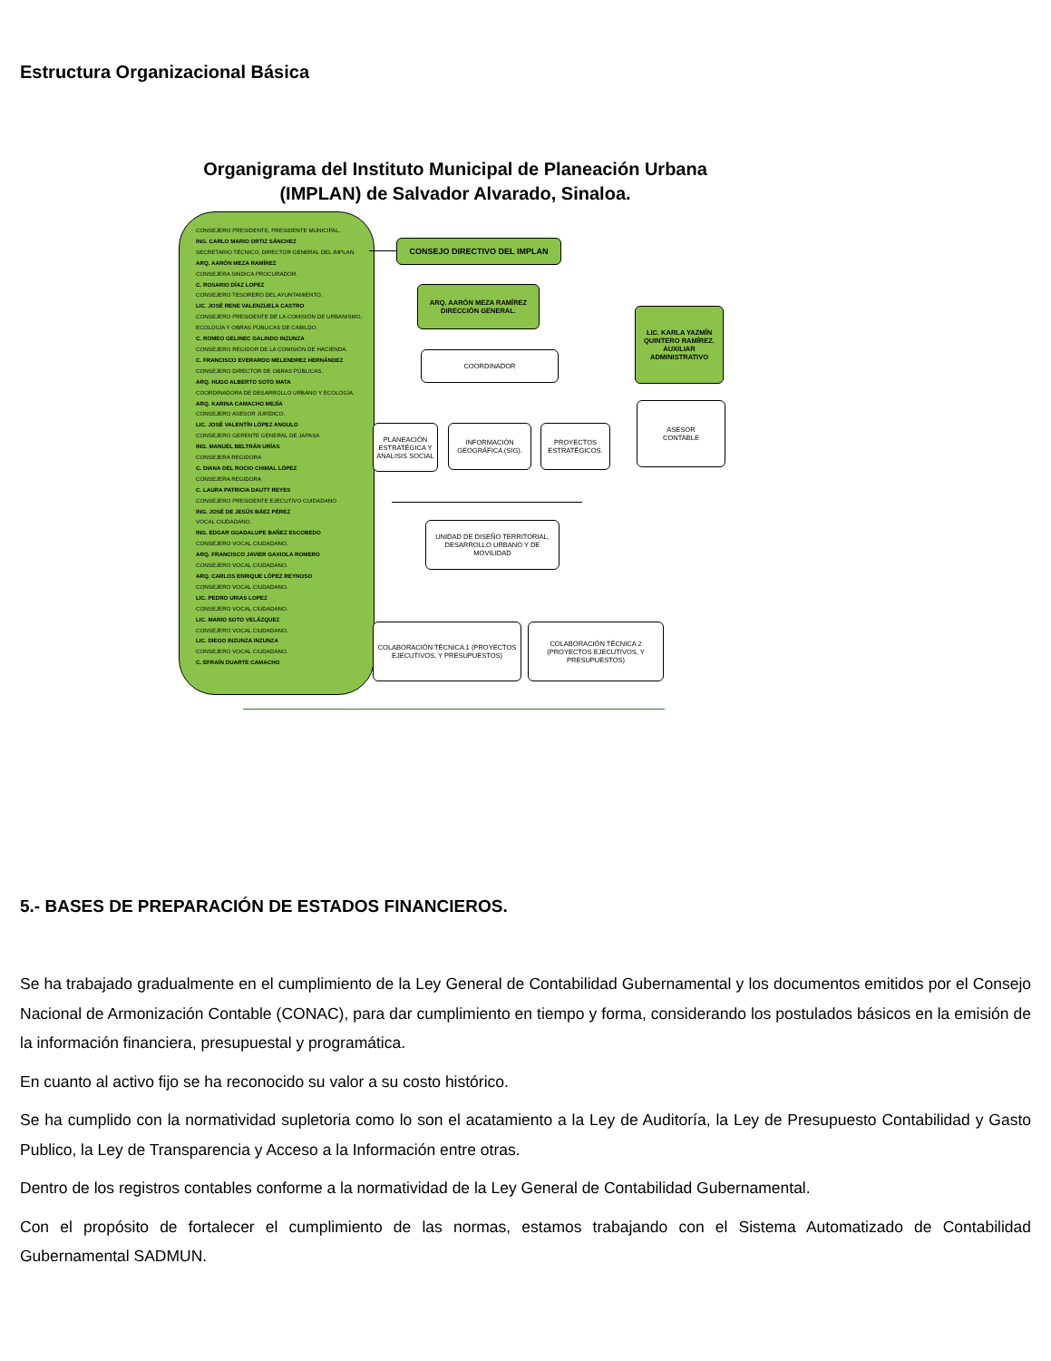Estructura Organizacional Básica
Organigrama del Instituto Municipal de Planeación Urbana (IMPLAN) de Salvador Alvarado, Sinaloa.
CONSEJERO PRESIDENTE, PRESIDENTE MUNICIPAL.
ING. CARLO MARIO ORTIZ SÁNCHEZ
SECRETARIO TÉCNICO, DIRECTOR GENERAL DEL IMPLAN.
ARQ. AARÓN MEZA RAMÍREZ
CONSEJERA SINDICA PROCURADOR.
C. ROSARIO DÍAZ LOPEZ
CONSEJERO TESORERO DEL AYUNTAMIENTO.
LIC. JOSÉ RENE VALENZUELA CASTRO
CONSEJERO PRESIDENTE DE LA COMISIÓN DE URBANISMO, ECOLOGÍA Y OBRAS PÚBLICAS DE CABILDO.
C. ROMEO GELINEC GALINDO INZUNZA
CONSEJERO REGIDOR DE LA COMISIÓN DE HACIENDA.
C. FRANCISCO EVERARDO MELENDREZ HERNÁNDEZ
CONSEJERO DIRECTOR DE OBRAS PÚBLICAS.
ARQ. HUGO ALBERTO SOTO MATA
COORDINADORA DE DESARROLLO URBANO Y ECOLOGÍA.
ARQ. KARINA CAMACHO MEJÍA
CONSEJERO ASESOR JURÍDICO.
LIC. JOSÉ VALENTÍN LÓPEZ ANGULO
CONSEJERO GERENTE GENERAL DE JAPASA
ING. MANUEL BELTRÁN URÍAS
CONSEJERA REGIDORA
C. DIANA DEL ROCIO CHIMAL LÓPEZ
CONSEJERA REGIDORA
C. LAURA PATRICIA DAUTT REYES
CONSEJERO PRESIDENTE EJECUTIVO CUIDADANO
ING. JOSÉ DE JESÚS BÁEZ PÉREZ
VOCAL CIUDADANO.
ING. EDGAR GUADALUPE BAÑEZ ESCOBEDO
CONSEJERO VOCAL CIUDADANO.
ARQ. FRANCISCO JAVIER GAXIOLA ROMERO
CONSEJERO VOCAL CIUDADANO.
ARQ. CARLOS ENRIQUE LÓPEZ REYNOSO
CONSEJERO VOCAL CIUDADANO.
LIC. PEDRO URIAS LOPEZ
CONSEJERO VOCAL CIUDADANO.
LIC. MARIO SOTO VELÁZQUEZ
CONSEJERO VOCAL CIUDADANO.
LIC. DIEGO INZUNZA INZUNZA
CONSEJERO VOCAL CIUDADANO.
C. EFRAÍN DUARTE CAMACHO
CONSEJO DIRECTIVO DEL IMPLAN
ARQ. AARÓN MEZA RAMÍREZ
DIRECCIÓN GENERAL.
LIC. KARLA YAZMÍN QUINTERO RAMÍREZ.
AUXILIAR ADMINISTRATIVO
COORDINADOR
ASESOR
CONTABLE
PLANEACIÓN ESTRATÉGICA Y ANALISIS SOCIAL
INFORMACIÓN GEOGRÁFICA (SIG).
PROYECTOS ESTRATÉGICOS.
UNIDAD DE DISEÑO TERRITORIAL, DESARROLLO URBANO Y DE MOVILIDAD
COLABORACIÓN TÉCNICA 1 (PROYECTOS EJECUTIVOS, Y PRESUPUESTOS)
COLABORACIÓN TÉCNICA 2 (PROYECTOS EJECUTIVOS, Y PRESUPUESTOS)
5.- BASES DE PREPARACIÓN DE ESTADOS FINANCIEROS.
Se ha trabajado gradualmente en el cumplimiento de la Ley General de Contabilidad Gubernamental y los documentos emitidos por el Consejo Nacional de Armonización Contable (CONAC), para dar cumplimiento en tiempo y forma, considerando los postulados básicos en la emisión de la información financiera, presupuestal y programática.
En cuanto al activo fijo se ha reconocido su valor a su costo histórico.
Se ha cumplido con la normatividad supletoria como lo son el acatamiento a la Ley de Auditoría, la Ley de Presupuesto Contabilidad y Gasto Publico, la Ley de Transparencia y Acceso a la Información entre otras.
Dentro de los registros contables conforme a la normatividad de la Ley General de Contabilidad Gubernamental.
Con el propósito de fortalecer el cumplimiento de las normas, estamos trabajando con el Sistema Automatizado de Contabilidad Gubernamental SADMUN.